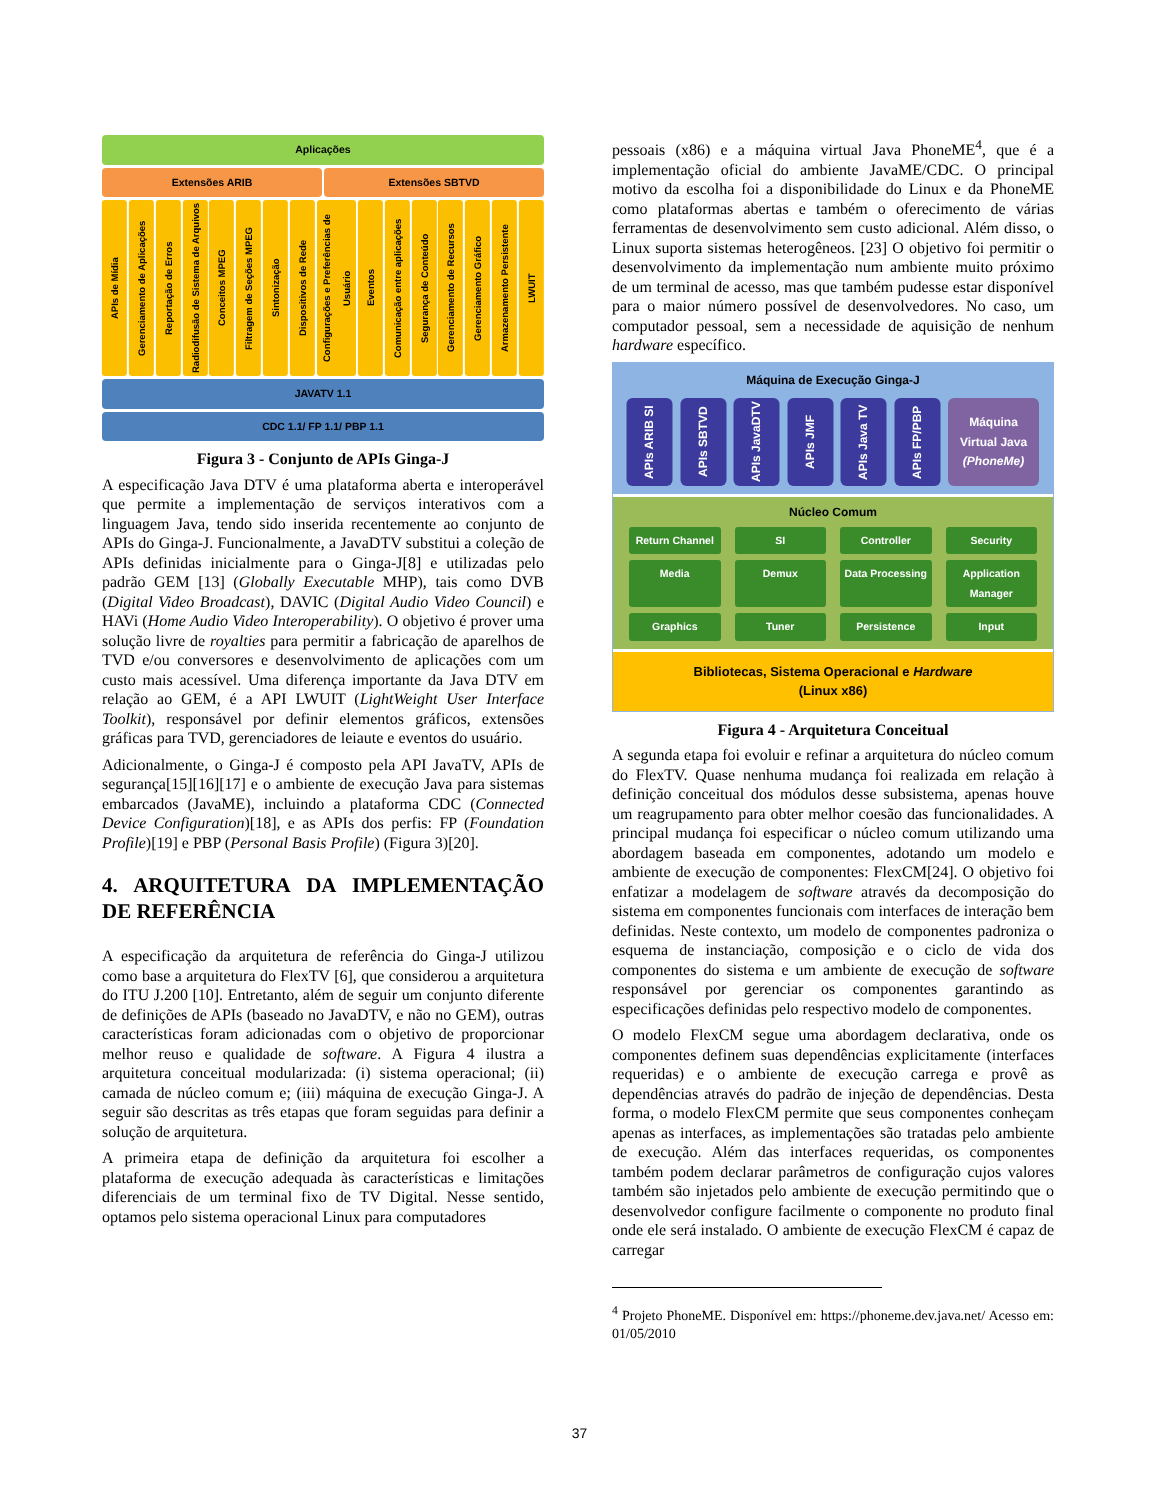Aplicações
Extensões ARIB Extensões SBTVD
APIs de Mídia
Gerenciamento de Aplicações
Reportação de Erros
Radiodifusão de Sistema de Arquivos
Conceitos MPEG
Filtragem de Seções MPEG
Sintonização
Dispositivos de Rede
Configurações e Preferências de Usuário
Eventos
Comunicação entre aplicações
Segurança de Conteúdo
Gerenciamento de Recursos
Gerenciamento Gráfico
Armazenamento Persistente
LWUIT
JAVATV 1.1
CDC 1.1/ FP 1.1/ PBP 1.1
Figura 3 - Conjunto de APIs Ginga-J
A especificação Java DTV é uma plataforma aberta e interoperável que permite a implementação de serviços interativos com a linguagem Java, tendo sido inserida recentemente ao conjunto de APIs do Ginga-J. Funcionalmente, a JavaDTV substitui a coleção de APIs definidas inicialmente para o Ginga-J[8] e utilizadas pelo padrão GEM [13] (Globally Executable MHP), tais como DVB (Digital Video Broadcast), DAVIC (Digital Audio Video Council) e HAVi (Home Audio Video Interoperability). O objetivo é prover uma solução livre de royalties para permitir a fabricação de aparelhos de TVD e/ou conversores e desenvolvimento de aplicações com um custo mais acessível. Uma diferença importante da Java DTV em relação ao GEM, é a API LWUIT (LightWeight User Interface Toolkit), responsável por definir elementos gráficos, extensões gráficas para TVD, gerenciadores de leiaute e eventos do usuário.
Adicionalmente, o Ginga-J é composto pela API JavaTV, APIs de segurança[15][16][17] e o ambiente de execução Java para sistemas embarcados (JavaME), incluindo a plataforma CDC (Connected Device Configuration)[18], e as APIs dos perfis: FP (Foundation Profile)[19] e PBP (Personal Basis Profile) (Figura 3)[20].
4. ARQUITETURA DA IMPLEMENTAÇÃO DE REFERÊNCIA
A especificação da arquitetura de referência do Ginga-J utilizou como base a arquitetura do FlexTV [6], que considerou a arquitetura do ITU J.200 [10]. Entretanto, além de seguir um conjunto diferente de definições de APIs (baseado no JavaDTV, e não no GEM), outras características foram adicionadas com o objetivo de proporcionar melhor reuso e qualidade de software. A Figura 4 ilustra a arquitetura conceitual modularizada: (i) sistema operacional; (ii) camada de núcleo comum e; (iii) máquina de execução Ginga-J. A seguir são descritas as três etapas que foram seguidas para definir a solução de arquitetura.
A primeira etapa de definição da arquitetura foi escolher a plataforma de execução adequada às características e limitações diferenciais de um terminal fixo de TV Digital. Nesse sentido, optamos pelo sistema operacional Linux para computadores
pessoais (x86) e a máquina virtual Java PhoneME<sup>4</sup>, que é a implementação oficial do ambiente JavaME/CDC. O principal motivo da escolha foi a disponibilidade do Linux e da PhoneME como plataformas abertas e também o oferecimento de várias ferramentas de desenvolvimento sem custo adicional. Além disso, o Linux suporta sistemas heterogêneos. [23] O objetivo foi permitir o desenvolvimento da implementação num ambiente muito próximo de um terminal de acesso, mas que também pudesse estar disponível para o maior número possível de desenvolvedores. No caso, um computador pessoal, sem a necessidade de aquisição de nenhum hardware específico.
Máquina de Execução Ginga-J
APIs ARIB SI
APIs SBTVD
APIs JavaDTV
APIs JMF
APIs Java TV
APIs FP/PBP
Máquina
Virtual Java
(PhoneMe)
Núcleo Comum
Return Channel
SI
Controller
Security
Media
Demux
Data Processing
Application Manager
Graphics
Tuner
Persistence
Input
Bibliotecas, Sistema Operacional e Hardware
(Linux x86)
Figura 4 - Arquitetura Conceitual
A segunda etapa foi evoluir e refinar a arquitetura do núcleo comum do FlexTV. Quase nenhuma mudança foi realizada em relação à definição conceitual dos módulos desse subsistema, apenas houve um reagrupamento para obter melhor coesão das funcionalidades. A principal mudança foi especificar o núcleo comum utilizando uma abordagem baseada em componentes, adotando um modelo e ambiente de execução de componentes: FlexCM[24]. O objetivo foi enfatizar a modelagem de software através da decomposição do sistema em componentes funcionais com interfaces de interação bem definidas. Neste contexto, um modelo de componentes padroniza o esquema de instanciação, composição e o ciclo de vida dos componentes do sistema e um ambiente de execução de software responsável por gerenciar os componentes garantindo as especificações definidas pelo respectivo modelo de componentes.
O modelo FlexCM segue uma abordagem declarativa, onde os componentes definem suas dependências explicitamente (interfaces requeridas) e o ambiente de execução carrega e provê as dependências através do padrão de injeção de dependências. Desta forma, o modelo FlexCM permite que seus componentes conheçam apenas as interfaces, as implementações são tratadas pelo ambiente de execução. Além das interfaces requeridas, os componentes também podem declarar parâmetros de configuração cujos valores também são injetados pelo ambiente de execução permitindo que o desenvolvedor configure facilmente o componente no produto final onde ele será instalado. O ambiente de execução FlexCM é capaz de carregar
<sup>4</sup> Projeto PhoneME. Disponível em: https://phoneme.dev.java.net/ Acesso em: 01/05/2010
37